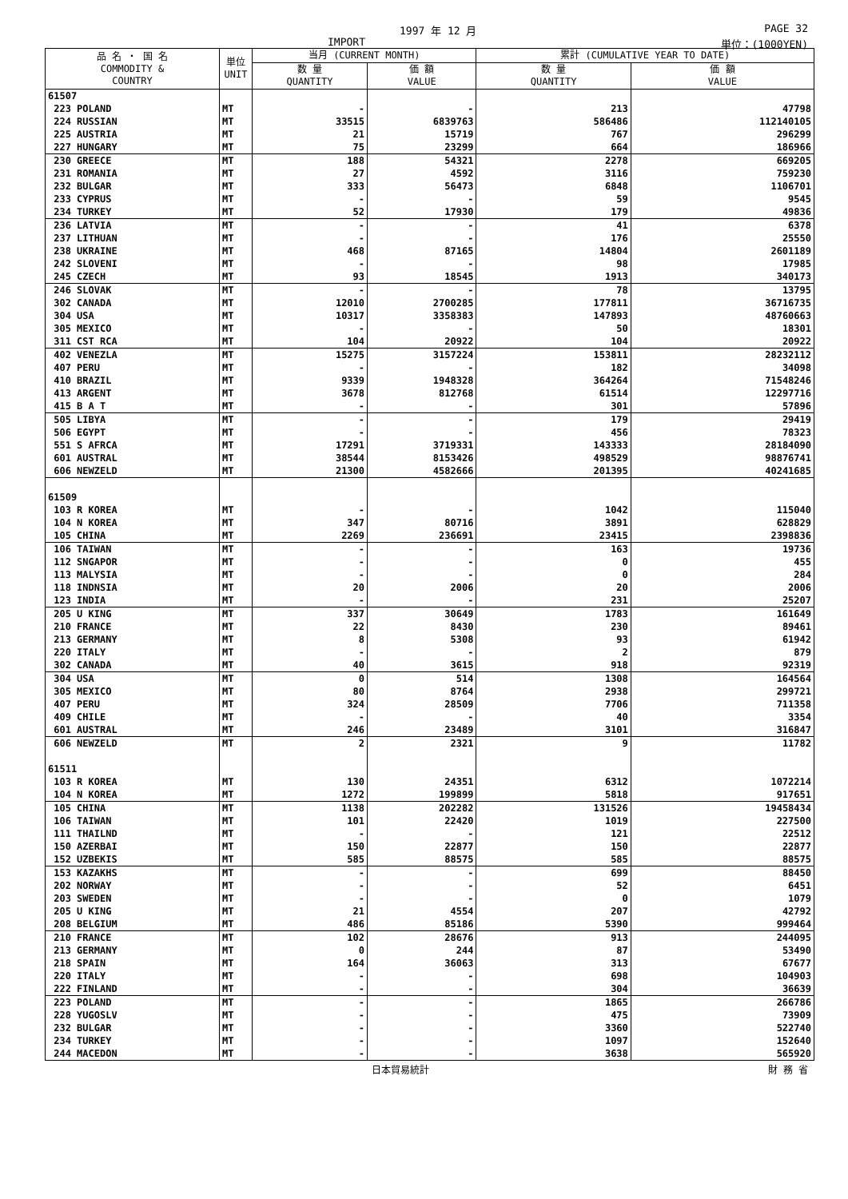1997 年 12 月 PAGE 32
IMPORT 単位：(1000YEN)
| 品 名 ・ 国 名 COMMODITY & COUNTRY | 単位 UNIT | 当月 (CURRENT MONTH) | | 累計 (CUMULATIVE YEAR TO DATE) | |
| --- | --- | --- | --- | --- | --- |
| | | 数 量 QUANTITY | 価 額 VALUE | 数 量 QUANTITY | 価 額 VALUE |
| 61507 | | | | | |
| 223 POLAND | MT | - | - | 213 | 47798 |
| 224 RUSSIAN | MT | 33515 | 6839763 | 586486 | 112140105 |
| 225 AUSTRIA | MT | 21 | 15719 | 767 | 296299 |
| 227 HUNGARY | MT | 75 | 23299 | 664 | 186966 |
| 230 GREECE | MT | 188 | 54321 | 2278 | 669205 |
| 231 ROMANIA | MT | 27 | 4592 | 3116 | 759230 |
| 232 BULGAR | MT | 333 | 56473 | 6848 | 1106701 |
| 233 CYPRUS | MT | - | - | 59 | 9545 |
| 234 TURKEY | MT | 52 | 17930 | 179 | 49836 |
| 236 LATVIA | MT | - | - | 41 | 6378 |
| 237 LITHUAN | MT | - | - | 176 | 25550 |
| 238 UKRAINE | MT | 468 | 87165 | 14804 | 2601189 |
| 242 SLOVENI | MT | - | - | 98 | 17985 |
| 245 CZECH | MT | 93 | 18545 | 1913 | 340173 |
| 246 SLOVAK | MT | - | - | 78 | 13795 |
| 302 CANADA | MT | 12010 | 2700285 | 177811 | 36716735 |
| 304 USA | MT | 10317 | 3358383 | 147893 | 48760663 |
| 305 MEXICO | MT | - | - | 50 | 18301 |
| 311 CST RCA | MT | 104 | 20922 | 104 | 20922 |
| 402 VENEZLA | MT | 15275 | 3157224 | 153811 | 28232112 |
| 407 PERU | MT | - | - | 182 | 34098 |
| 410 BRAZIL | MT | 9339 | 1948328 | 364264 | 71548246 |
| 413 ARGENT | MT | 3678 | 812768 | 61514 | 12297716 |
| 415 B A T | MT | - | - | 301 | 57896 |
| 505 LIBYA | MT | - | - | 179 | 29419 |
| 506 EGYPT | MT | - | - | 456 | 78323 |
| 551 S AFRCA | MT | 17291 | 3719331 | 143333 | 28184090 |
| 601 AUSTRAL | MT | 38544 | 8153426 | 498529 | 98876741 |
| 606 NEWZELD | MT | 21300 | 4582666 | 201395 | 40241685 |
| 61509 | | | | | |
| 103 R KOREA | MT | - | - | 1042 | 115040 |
| 104 N KOREA | MT | 347 | 80716 | 3891 | 628829 |
| 105 CHINA | MT | 2269 | 236691 | 23415 | 2398836 |
| 106 TAIWAN | MT | - | - | 163 | 19736 |
| 112 SNGAPOR | MT | - | - | 0 | 455 |
| 113 MALYSIA | MT | - | - | 0 | 284 |
| 118 INDNSIA | MT | 20 | 2006 | 20 | 2006 |
| 123 INDIA | MT | - | - | 231 | 25207 |
| 205 U KING | MT | 337 | 30649 | 1783 | 161649 |
| 210 FRANCE | MT | 22 | 8430 | 230 | 89461 |
| 213 GERMANY | MT | 8 | 5308 | 93 | 61942 |
| 220 ITALY | MT | - | - | 2 | 879 |
| 302 CANADA | MT | 40 | 3615 | 918 | 92319 |
| 304 USA | MT | 0 | 514 | 1308 | 164564 |
| 305 MEXICO | MT | 80 | 8764 | 2938 | 299721 |
| 407 PERU | MT | 324 | 28509 | 7706 | 711358 |
| 409 CHILE | MT | - | - | 40 | 3354 |
| 601 AUSTRAL | MT | 246 | 23489 | 3101 | 316847 |
| 606 NEWZELD | MT | 2 | 2321 | 9 | 11782 |
| 61511 | | | | | |
| 103 R KOREA | MT | 130 | 24351 | 6312 | 1072214 |
| 104 N KOREA | MT | 1272 | 199899 | 5818 | 917651 |
| 105 CHINA | MT | 1138 | 202282 | 131526 | 19458434 |
| 106 TAIWAN | MT | 101 | 22420 | 1019 | 227500 |
| 111 THAILND | MT | - | - | 121 | 22512 |
| 150 AZERBAI | MT | 150 | 22877 | 150 | 22877 |
| 152 UZBEKIS | MT | 585 | 88575 | 585 | 88575 |
| 153 KAZAKHS | MT | - | - | 699 | 88450 |
| 202 NORWAY | MT | - | - | 52 | 6451 |
| 203 SWEDEN | MT | - | - | 0 | 1079 |
| 205 U KING | MT | 21 | 4554 | 207 | 42792 |
| 208 BELGIUM | MT | 486 | 85186 | 5390 | 999464 |
| 210 FRANCE | MT | 102 | 28676 | 913 | 244095 |
| 213 GERMANY | MT | 0 | 244 | 87 | 53490 |
| 218 SPAIN | MT | 164 | 36063 | 313 | 67677 |
| 220 ITALY | MT | - | - | 698 | 104903 |
| 222 FINLAND | MT | - | - | 304 | 36639 |
| 223 POLAND | MT | - | - | 1865 | 266786 |
| 228 YUGOSLV | MT | - | - | 475 | 73909 |
| 232 BULGAR | MT | - | - | 3360 | 522740 |
| 234 TURKEY | MT | - | - | 1097 | 152640 |
| 244 MACEDON | MT | - | - | 3638 | 565920 |
日本貿易統計 財 務 省